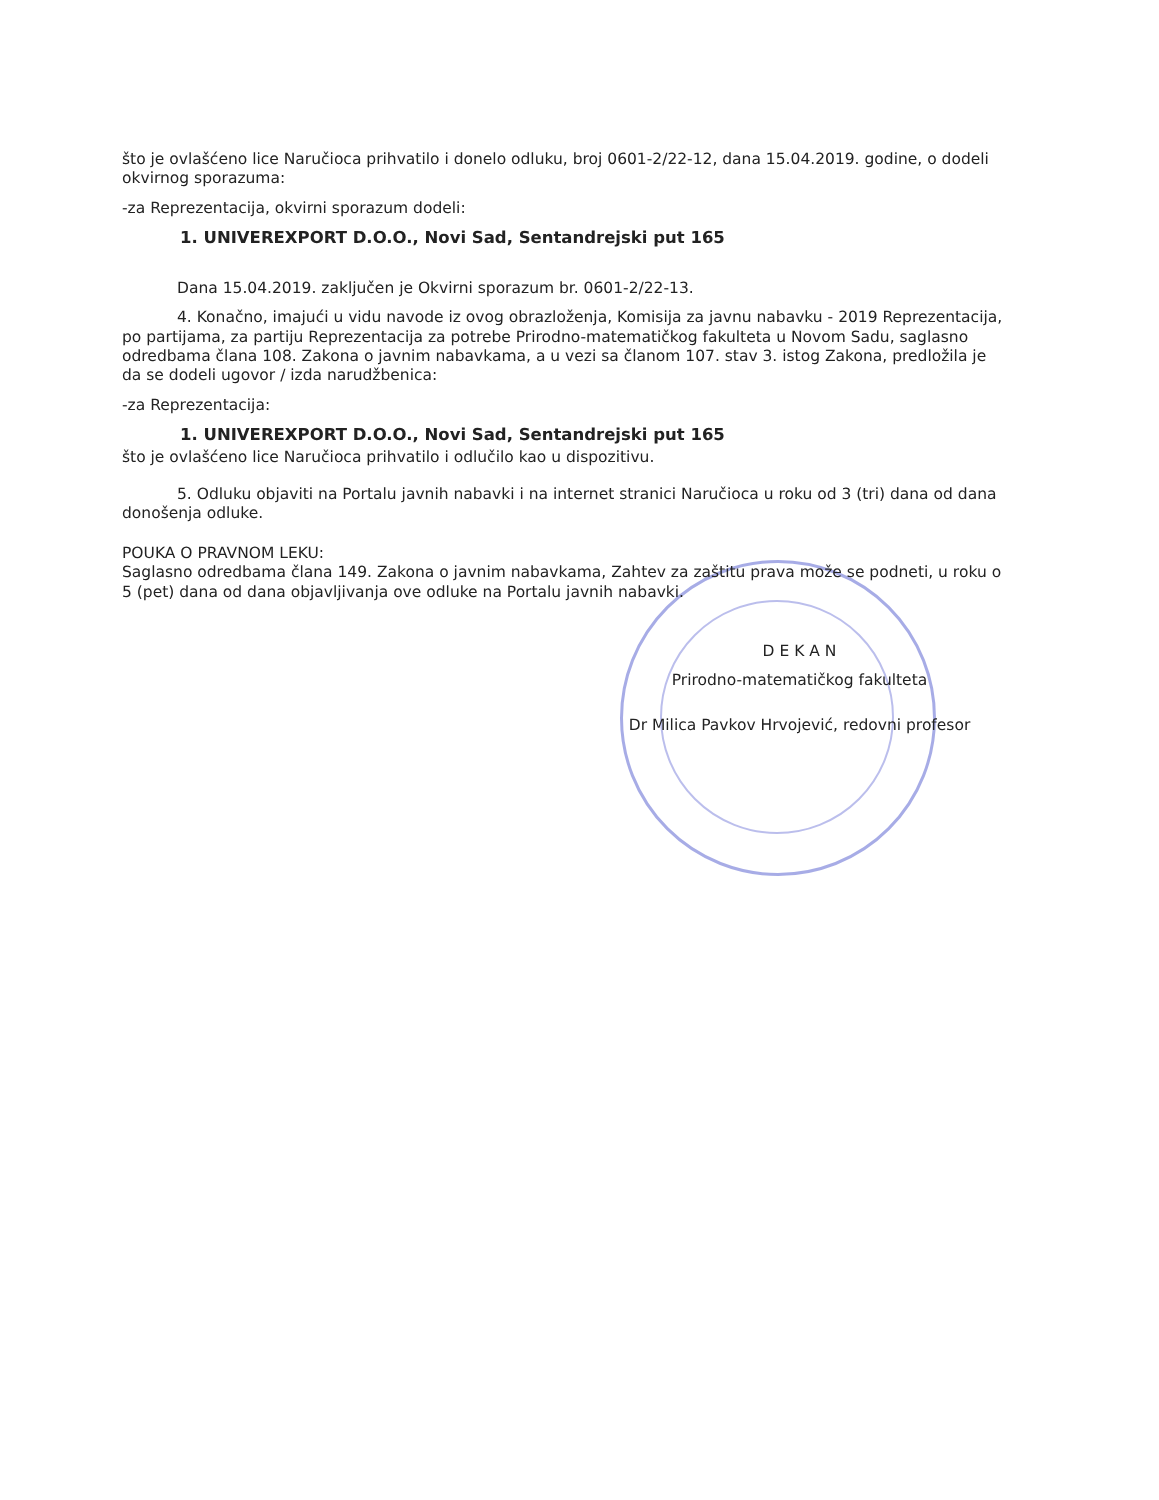što je ovlašćeno lice Naručioca prihvatilo i donelo odluku, broj 0601-2/22-12, dana 15.04.2019. godine, o dodeli okvirnog sporazuma:
-za Reprezentacija, okvirni sporazum dodeli:
1. UNIVEREXPORT D.O.O., Novi Sad, Sentandrejski put 165
Dana 15.04.2019. zaključen je Okvirni sporazum br. 0601-2/22-13.
4. Konačno, imajući u vidu navode iz ovog obrazloženja, Komisija za javnu nabavku - 2019 Reprezentacija, po partijama, za partiju Reprezentacija za potrebe Prirodno-matematičkog fakulteta u Novom Sadu, saglasno odredbama člana 108. Zakona o javnim nabavkama, a u vezi sa članom 107. stav 3. istog Zakona, predložila je da se dodeli ugovor / izda narudžbenica:
-za Reprezentacija:
1. UNIVEREXPORT D.O.O., Novi Sad, Sentandrejski put 165
što je ovlašćeno lice Naručioca prihvatilo i odlučilo kao u dispozitivu.
5. Odluku objaviti na Portalu javnih nabavki i na internet stranici Naručioca u roku od 3 (tri) dana od dana donošenja odluke.
POUKA O PRAVNOM LEKU:
Saglasno odredbama člana 149. Zakona o javnim nabavkama, Zahtev za zaštitu prava može se podneti, u roku o 5 (pet) dana od dana objavljivanja ove odluke na Portalu javnih nabavki.
D E K A N
Prirodno-matematičkog fakulteta
Dr Milica Pavkov Hrvojević, redovni profesor